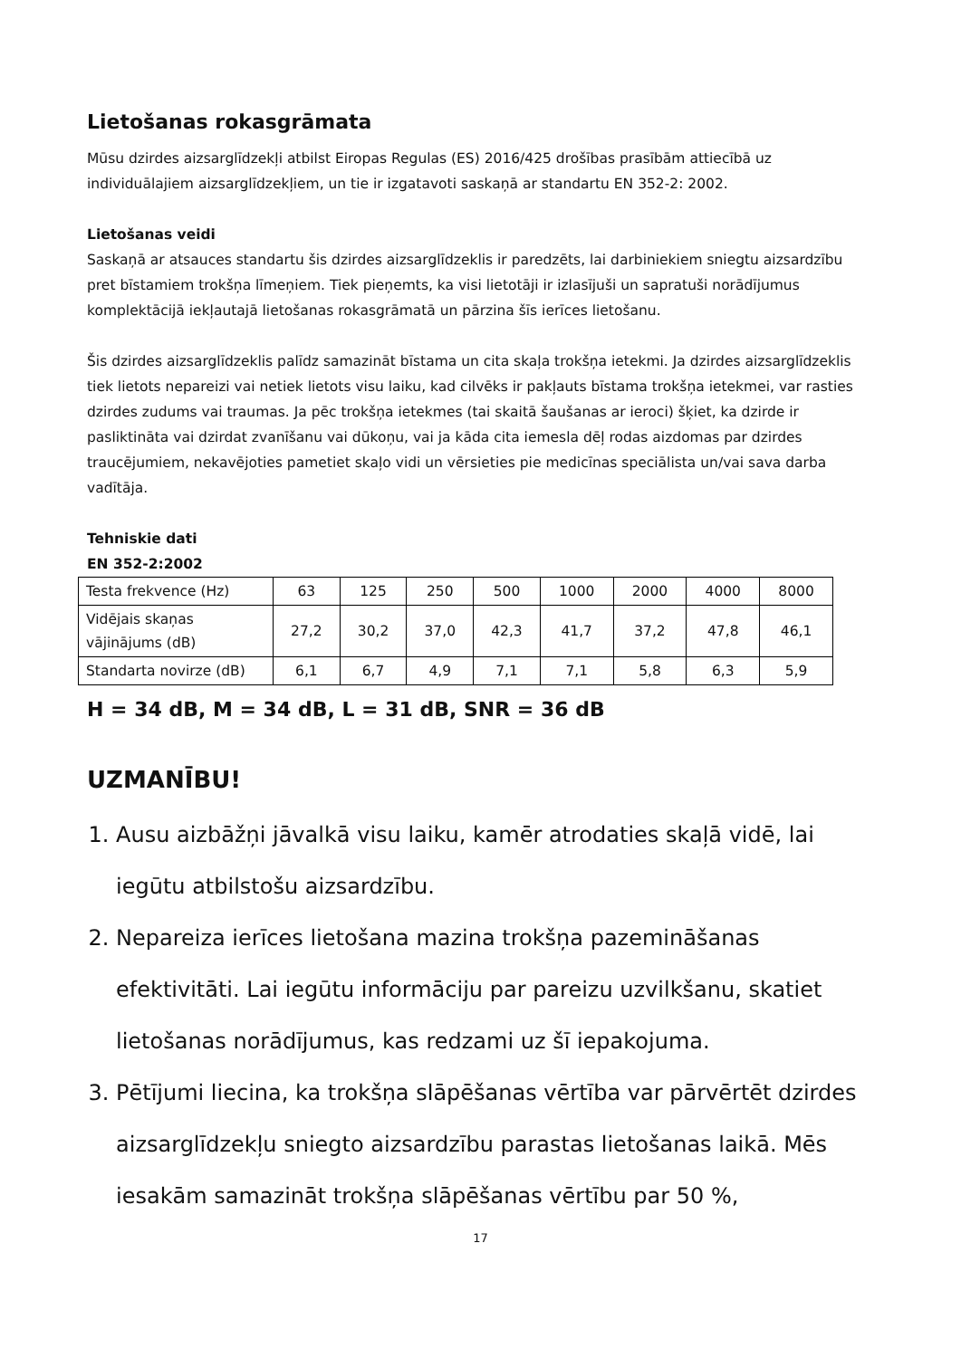Lietošanas rokasgrāmata
Mūsu dzirdes aizsarglīdzekļi atbilst Eiropas Regulas (ES) 2016/425 drošības prasībām attiecībā uz individuālajiem aizsarglīdzekļiem, un tie ir izgatavoti saskaņā ar standartu EN 352-2: 2002.
Lietošanas veidi
Saskaņā ar atsauces standartu šis dzirdes aizsarglīdzeklis ir paredzēts, lai darbiniekiem sniegtu aizsardzību pret bīstamiem trokšņa līmeņiem. Tiek pieņemts, ka visi lietotāji ir izlasījuši un sapratuši norādījumus komplektācijā iekļautajā lietošanas rokasgrāmatā un pārzina šīs ierīces lietošanu.
Šis dzirdes aizsarglīdzeklis palīdz samazināt bīstama un cita skaļa trokšņa ietekmi. Ja dzirdes aizsarglīdzeklis tiek lietots nepareizi vai netiek lietots visu laiku, kad cilvēks ir pakļauts bīstama trokšņa ietekmei, var rasties dzirdes zudums vai traumas. Ja pēc trokšņa ietekmes (tai skaitā šaušanas ar ieroci) šķiet, ka dzirde ir pasliktināta vai dzirdat zvanīšanu vai dūkoņu, vai ja kāda cita iemesla dēļ rodas aizdomas par dzirdes traucējumiem, nekavējoties pametiet skaļo vidi un vērsieties pie medicīnas speciālista un/vai sava darba vadītāja.
Tehniskie dati
EN 352-2:2002
| Testa frekvence (Hz) | 63 | 125 | 250 | 500 | 1000 | 2000 | 4000 | 8000 |
| Vidējais skaņas vājinājums (dB) | 27,2 | 30,2 | 37,0 | 42,3 | 41,7 | 37,2 | 47,8 | 46,1 |
| Standarta novirze (dB) | 6,1 | 6,7 | 4,9 | 7,1 | 7,1 | 5,8 | 6,3 | 5,9 |
H = 34 dB, M = 34 dB, L = 31 dB, SNR = 36 dB
UZMANĪBU!
1. Ausu aizbāžņi jāvalkā visu laiku, kamēr atrodaties skaļā vidē, lai iegūtu atbilstošu aizsardzību.
2. Nepareiza ierīces lietošana mazina trokšņa pazemināšanas efektivitāti. Lai iegūtu informāciju par pareizu uzvilkšanu, skatiet lietošanas norādījumus, kas redzami uz šī iepakojuma.
3. Pētījumi liecina, ka trokšņa slāpēšanas vērtība var pārvērtēt dzirdes aizsarglīdzekļu sniegto aizsardzību parastas lietošanas laikā. Mēs iesakām samazināt trokšņa slāpēšanas vērtību par 50 %,
17